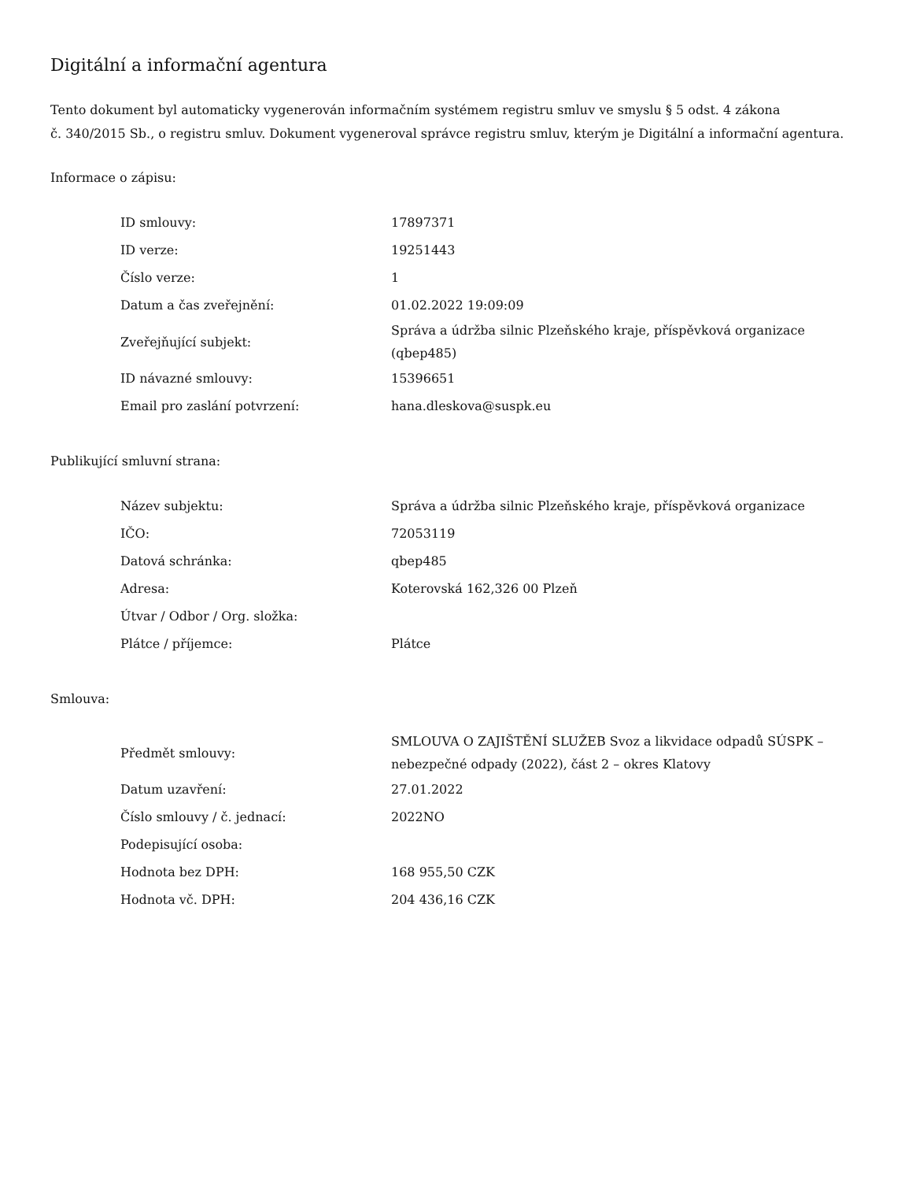Digitální a informační agentura
Tento dokument byl automaticky vygenerován informačním systémem registru smluv ve smyslu § 5 odst. 4 zákona
č. 340/2015 Sb., o registru smluv. Dokument vygeneroval správce registru smluv, kterým je Digitální a informační agentura.
Informace o zápisu:
| ID smlouvy: | 17897371 |
| ID verze: | 19251443 |
| Číslo verze: | 1 |
| Datum a čas zveřejnění: | 01.02.2022 19:09:09 |
| Zveřejňující subjekt: | Správa a údržba silnic Plzeňského kraje, příspěvková organizace (qbep485) |
| ID návazné smlouvy: | 15396651 |
| Email pro zaslání potvrzení: | hana.dleskova@suspk.eu |
Publikující smluvní strana:
| Název subjektu: | Správa a údržba silnic Plzeňského kraje, příspěvková organizace |
| IČO: | 72053119 |
| Datová schránka: | qbep485 |
| Adresa: | Koterovská 162,326 00 Plzeň |
| Útvar / Odbor / Org. složka: | |
| Plátce / příjemce: | Plátce |
Smlouva:
| Předmět smlouvy: | SMLOUVA O ZAJIŠTĚNÍ SLUŽEB Svoz a likvidace odpadů SÚSPK – nebezpečné odpady (2022), část 2 – okres Klatovy |
| Datum uzavření: | 27.01.2022 |
| Číslo smlouvy / č. jednací: | 2022NO |
| Podepisující osoba: | |
| Hodnota bez DPH: | 168 955,50 CZK |
| Hodnota vč. DPH: | 204 436,16 CZK |